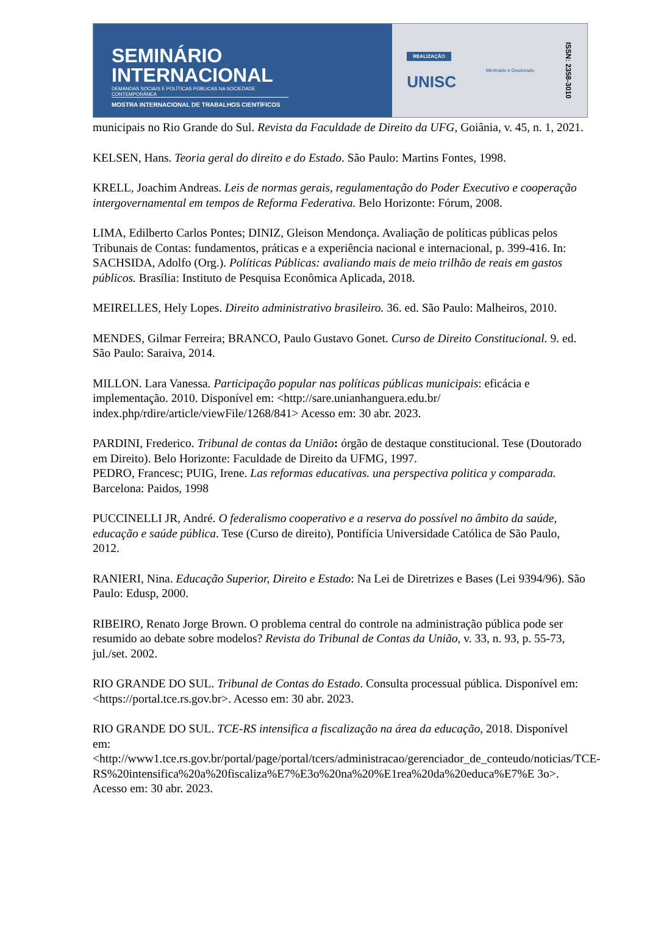SEMINÁRIO
INTERNACIONAL
DEMANDAS SOCIAIS E POLÍTICAS PÚBLICAS NA SOCIEDADE CONTEMPORÂNEA
MOSTRA INTERNACIONAL DE TRABALHOS CIENTÍFICOS
REALIZAÇÃO
UNISC
Mestrado e Doutorado
ISSN: 2358-3010
municipais no Rio Grande do Sul. Revista da Faculdade de Direito da UFG, Goiânia, v. 45, n. 1, 2021.
KELSEN, Hans. Teoria geral do direito e do Estado. São Paulo: Martins Fontes, 1998.
KRELL, Joachim Andreas. Leis de normas gerais, regulamentação do Poder Executivo e cooperação intergovernamental em tempos de Reforma Federativa. Belo Horizonte: Fórum, 2008.
LIMA, Edilberto Carlos Pontes; DINIZ, Gleison Mendonça. Avaliação de políticas públicas pelos Tribunais de Contas: fundamentos, práticas e a experiência nacional e internacional, p. 399-416. In: SACHSIDA, Adolfo (Org.). Políticas Públicas: avaliando mais de meio trilhão de reais em gastos públicos. Brasília: Instituto de Pesquisa Econômica Aplicada, 2018.
MEIRELLES, Hely Lopes. Direito administrativo brasileiro. 36. ed. São Paulo: Malheiros, 2010.
MENDES, Gilmar Ferreira; BRANCO, Paulo Gustavo Gonet. Curso de Direito Constitucional. 9. ed. São Paulo: Saraiva, 2014.
MILLON. Lara Vanessa. Participação popular nas políticas públicas municipais: eficácia e implementação. 2010. Disponível em: <http://sare.unianhanguera.edu.br/ index.php/rdire/article/viewFile/1268/841> Acesso em: 30 abr. 2023.
PARDINI, Frederico. Tribunal de contas da União: órgão de destaque constitucional. Tese (Doutorado em Direito). Belo Horizonte: Faculdade de Direito da UFMG, 1997.
PEDRO, Francesc; PUIG, Irene. Las reformas educativas. una perspectiva politica y comparada. Barcelona: Paidos, 1998
PUCCINELLI JR, André. O federalismo cooperativo e a reserva do possível no âmbito da saúde, educação e saúde pública. Tese (Curso de direito), Pontifícia Universidade Católica de São Paulo, 2012.
RANIERI, Nina. Educação Superior, Direito e Estado: Na Lei de Diretrizes e Bases (Lei 9394/96). São Paulo: Edusp, 2000.
RIBEIRO, Renato Jorge Brown. O problema central do controle na administração pública pode ser resumido ao debate sobre modelos? Revista do Tribunal de Contas da União, v. 33, n. 93, p. 55-73, jul./set. 2002.
RIO GRANDE DO SUL. Tribunal de Contas do Estado. Consulta processual pública. Disponível em: <https://portal.tce.rs.gov.br>. Acesso em: 30 abr. 2023.
RIO GRANDE DO SUL. TCE-RS intensifica a fiscalização na área da educação, 2018. Disponível em: <http://www1.tce.rs.gov.br/portal/page/portal/tcers/administracao/gerenciador_de_conteudo/noticias/TCE-RS%20intensifica%20a%20fiscaliza%E7%E3o%20na%20%E1rea%20da%20educa%E7%E 3o>. Acesso em: 30 abr. 2023.